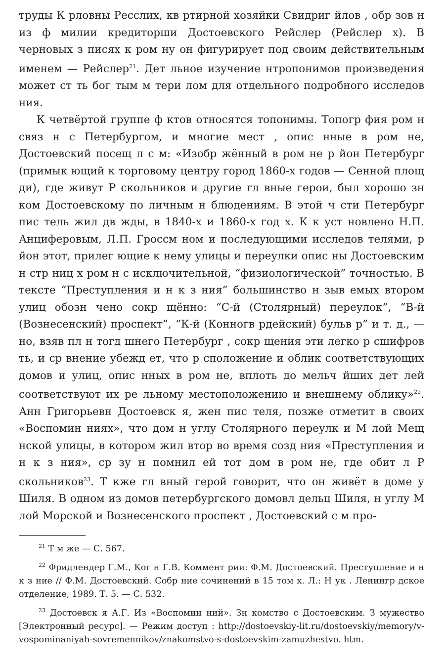труды К рловны Ресслих, кв ртирной хозяйки Свидриг йлов , обр зов н из ф милии кредиторши Достоевского Рейслер (Рейслер х). В черновых з писях к ром ну он фигурирует под своим действительным именем — Рейслер<sup>21</sup>. Дет льное изучение нтропонимов произведения может ст ть бог тым м тери лом для отдельного подробного исследов ния.
К четвёртой группе ф ктов относятся топонимы. Топогр фия ром н связ н с Петербургом, и многие мест , опис нные в ром не, Достоевский посещ л с м: «Изобр жённый в ром не р йон Петербург (примык ющий к торговому центру город 1860-х годов — Сенной площ ди), где живут Р скольников и другие гл вные герои, был хорошо зн ком Достоевскому по личным н блюдениям. В этой ч сти Петербург пис тель жил дв жды, в 1840-х и 1860-х год х. К к уст новлено Н.П. Анциферовым, Л.П. Гроссм ном и последующими исследов телями, р йон этот, прилег ющие к нему улицы и переулки опис ны Достоевским н стр ниц х ром н с исключительной, “физиологической” точностью. В тексте “Преступления и н к з ния” большинство н зыв емых втором улиц обозн чено сокр щённо: “С-й (Столярный) переулок”, “В-й (Вознесенский) проспект”, “К-й (Конногв рдейский) бульв р” и т. д., — но, взяв пл н тогд шнего Петербург , сокр щения эти легко р сшифров ть, и ср внение убежд ет, что р сположение и облик соответствующих домов и улиц, опис нных в ром не, вплоть до мельч йших дет лей соответствуют их ре льному местоположению и внешнему облику»<sup>22</sup>. Анн Григорьевн Достоевск я, жен пис теля, позже отметит в своих «Воспомин ниях», что дом н углу Столярного переулк и М лой Мещ нской улицы, в котором жил втор во время созд ния «Преступления и н к з ния», ср зу н помнил ей тот дом в ром не, где обит л Р скольников<sup>23</sup>. Т кже гл вный герой говорит, что он живёт в доме у Шиля. В одном из домов петербургского домовл дельц Шиля, н углу М лой Морской и Вознесенского проспект , Достоевский с м про-
<sup>21</sup> Т м же — С. 567.
<sup>22</sup> Фридлендер Г.М., Ког н Г.В. Коммент рии: Ф.М. Достоевский. Преступление и н к з ние // Ф.М. Достоевский. Собр ние сочинений в 15 том х. Л.: Н ук . Ленингр дское отделение, 1989. Т. 5. — С. 532.
<sup>23</sup> Достоевск я А.Г. Из «Воспомин ний». Зн комство с Достоевским. З мужество [Электронный ресурс]. — Режим доступ : http://dostoevskiy-lit.ru/dostoevskiy/memory/v-vospominaniyah-sovremennikov/znakomstvo-s-dostoevskim-zamuzhestvo. htm.